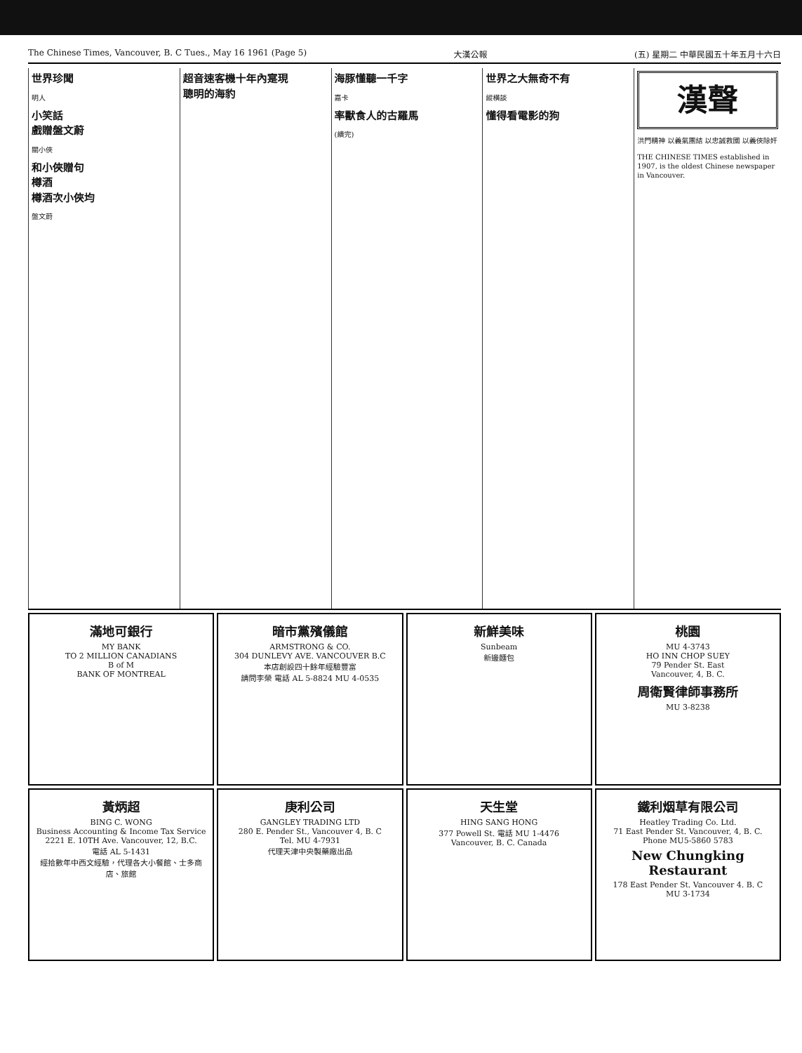The Chinese Times, Vancouver, B. C Tues., May 16 1961 (Page 5) 大漢公報 (五) 星期二 中華民國五十年五月十六日
漢聲
洪門精神 以義氣團結 以忠誠救國 以義俠除奸
THE CHINESE TIMES established in 1907, is the oldest Chinese newspaper in Vancouver.
世界之大無奇不有
縱橫談
懂得看電影的狗
海豚懂聽一千字
嘉卡
率獸食人的古羅馬
(續完)
超音速客機十年內寔現
聰明的海豹
世界珍聞
明人
小笑話
戲贈盤文蔚
關小俠
和小俠贈句
樽酒
樽酒次小俠均
盤文蔚
滿地可銀行
MY BANK
TO 2 MILLION CANADIANS
B of M
BANK OF MONTREAL
暗市黨殯儀館
ARMSTRONG & CO.
304 DUNLEVY AVE. VANCOUVER B.C
本店創設四十餘年經驗豐富
請問李榮 電話 AL 5-8824 MU 4-0535
新鮮美味
Sunbeam
新邊麵包
桃園
MU 4-3743
HO INN CHOP SUEY
79 Pender St. East
Vancouver, 4, B. C.
周衛賢律師事務所
MU 3-8238
黃炳超
BING C. WONG
Business Accounting & Income Tax Service
2221 E. 10TH Ave. Vancouver, 12, B.C.
電話 AL 5-1431
經拾數年中西文經驗，代理各大小餐館、士多商店、旅館
庚利公司
GANGLEY TRADING LTD
280 E. Pender St., Vancouver 4, B. C
Tel. MU 4-7931
代理天津中央製藥廠出品
天生堂
HING SANG HONG
377 Powell St. 電話 MU 1-4476
Vancouver, B. C. Canada
鐵利烟草有限公司
Heatley Trading Co. Ltd.
71 East Pender St. Vancouver, 4, B. C.
Phone MU5-5860 5783
New Chungking Restaurant
178 East Pender St. Vancouver 4. B. C
MU 3-1734